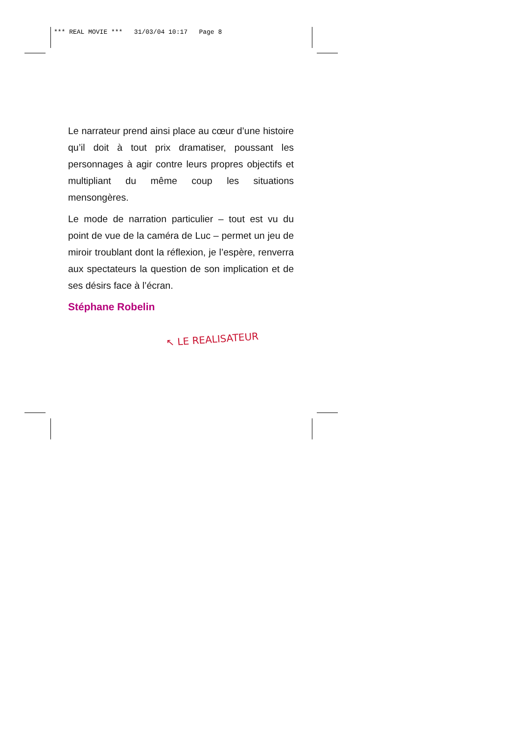*** REAL MOVIE *** 31/03/04 10:17 Page 8
Le narrateur prend ainsi place au cœur d’une histoire qu’il doit à tout prix dramatiser, poussant les personnages à agir contre leurs propres objectifs et multipliant du même coup les situations mensongères.
Le mode de narration particulier – tout est vu du point de vue de la caméra de Luc – permet un jeu de miroir troublant dont la réflexion, je l’espère, renverra aux spectateurs la question de son implication et de ses désirs face à l’écran.
Stéphane Robelin
↖ LE REALISATEUR